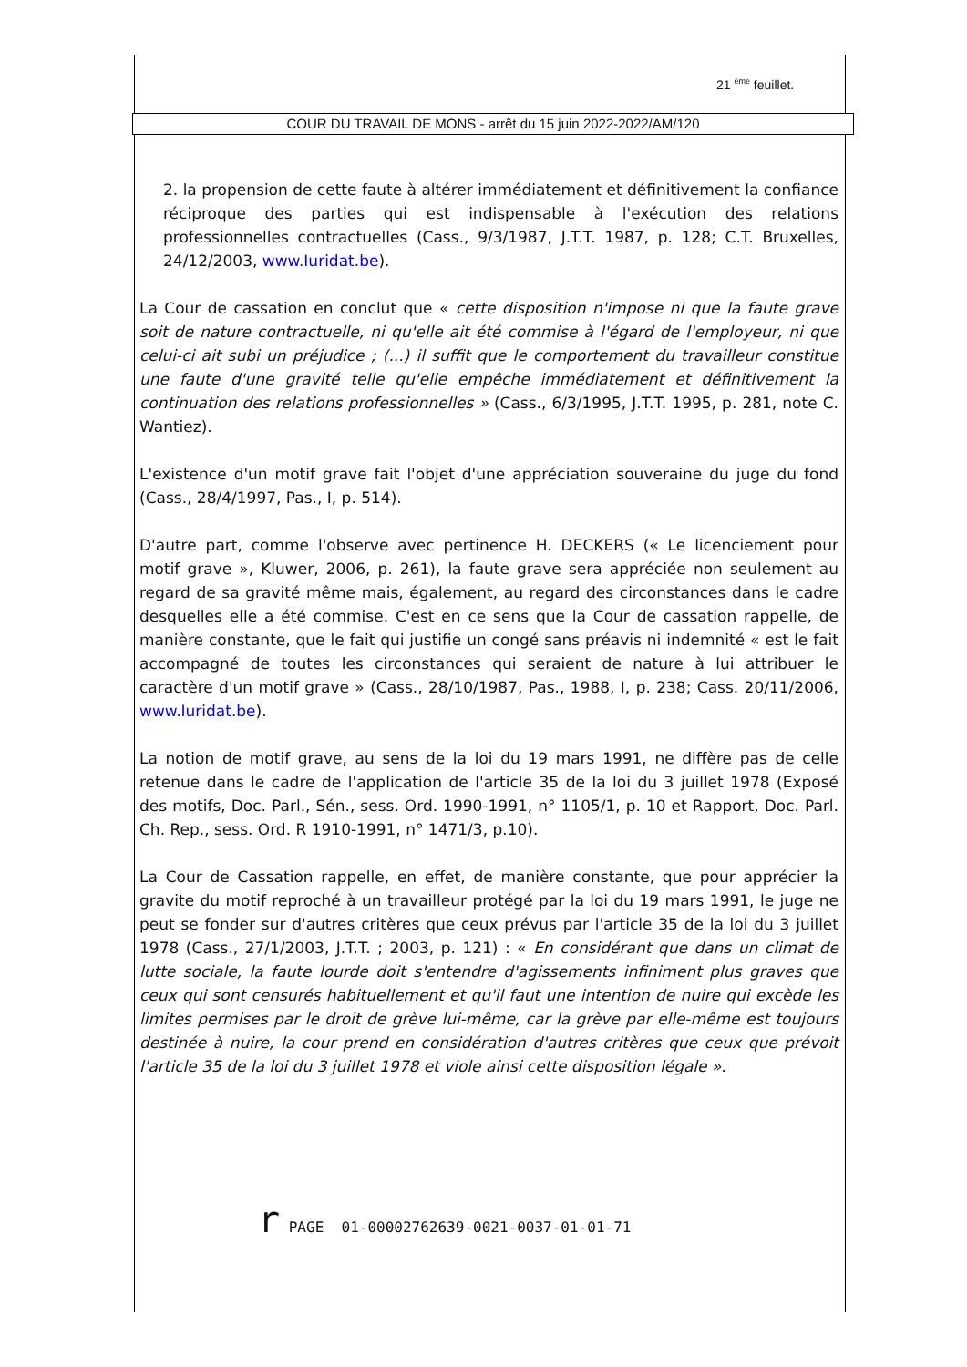21 <sup>ème</sup> feuillet.
COUR DU TRAVAIL DE MONS - arrêt du 15 juin 2022-2022/AM/120
2. la propension de cette faute à altérer immédiatement et définitivement la confiance réciproque des parties qui est indispensable à l'exécution des relations professionnelles contractuelles (Cass., 9/3/1987, J.T.T. 1987, p. 128; C.T. Bruxelles, 24/12/2003, www.Iuridat.be).
La Cour de cassation en conclut que « cette disposition n'impose ni que la faute grave soit de nature contractuelle, ni qu'elle ait été commise à l'égard de l'employeur, ni que celui-ci ait subi un préjudice ; (...) il suffit que le comportement du travailleur constitue une faute d'une gravité telle qu'elle empêche immédiatement et définitivement la continuation des relations professionnelles » (Cass., 6/3/1995, J.T.T. 1995, p. 281, note C. Wantiez).
L'existence d'un motif grave fait l'objet d'une appréciation souveraine du juge du fond (Cass., 28/4/1997, Pas., I, p. 514).
D'autre part, comme l'observe avec pertinence H. DECKERS (« Le licenciement pour motif grave », Kluwer, 2006, p. 261), la faute grave sera appréciée non seulement au regard de sa gravité même mais, également, au regard des circonstances dans le cadre desquelles elle a été commise. C'est en ce sens que la Cour de cassation rappelle, de manière constante, que le fait qui justifie un congé sans préavis ni indemnité « est le fait accompagné de toutes les circonstances qui seraient de nature à lui attribuer le caractère d'un motif grave » (Cass., 28/10/1987, Pas., 1988, I, p. 238; Cass. 20/11/2006, www.Iuridat.be).
La notion de motif grave, au sens de la loi du 19 mars 1991, ne diffère pas de celle retenue dans le cadre de l'application de l'article 35 de la loi du 3 juillet 1978 (Exposé des motifs, Doc. Parl., Sén., sess. Ord. 1990-1991, n° 1105/1, p. 10 et Rapport, Doc. Parl. Ch. Rep., sess. Ord. R 1910-1991, n° 1471/3, p.10).
La Cour de Cassation rappelle, en effet, de manière constante, que pour apprécier la gravite du motif reproché à un travailleur protégé par la loi du 19 mars 1991, le juge ne peut se fonder sur d'autres critères que ceux prévus par l'article 35 de la loi du 3 juillet 1978 (Cass., 27/1/2003, J.T.T. ; 2003, p. 121) : « En considérant que dans un climat de lutte sociale, la faute lourde doit s'entendre d'agissements infiniment plus graves que ceux qui sont censurés habituellement et qu'il faut une intention de nuire qui excède les limites permises par le droit de grève lui-même, car la grève par elle-même est toujours destinée à nuire, la cour prend en considération d'autres critères que ceux que prévoit l'article 35 de la loi du 3 juillet 1978 et viole ainsi cette disposition légale ».
r PAGE 01-00002762639-0021-0037-01-01-71